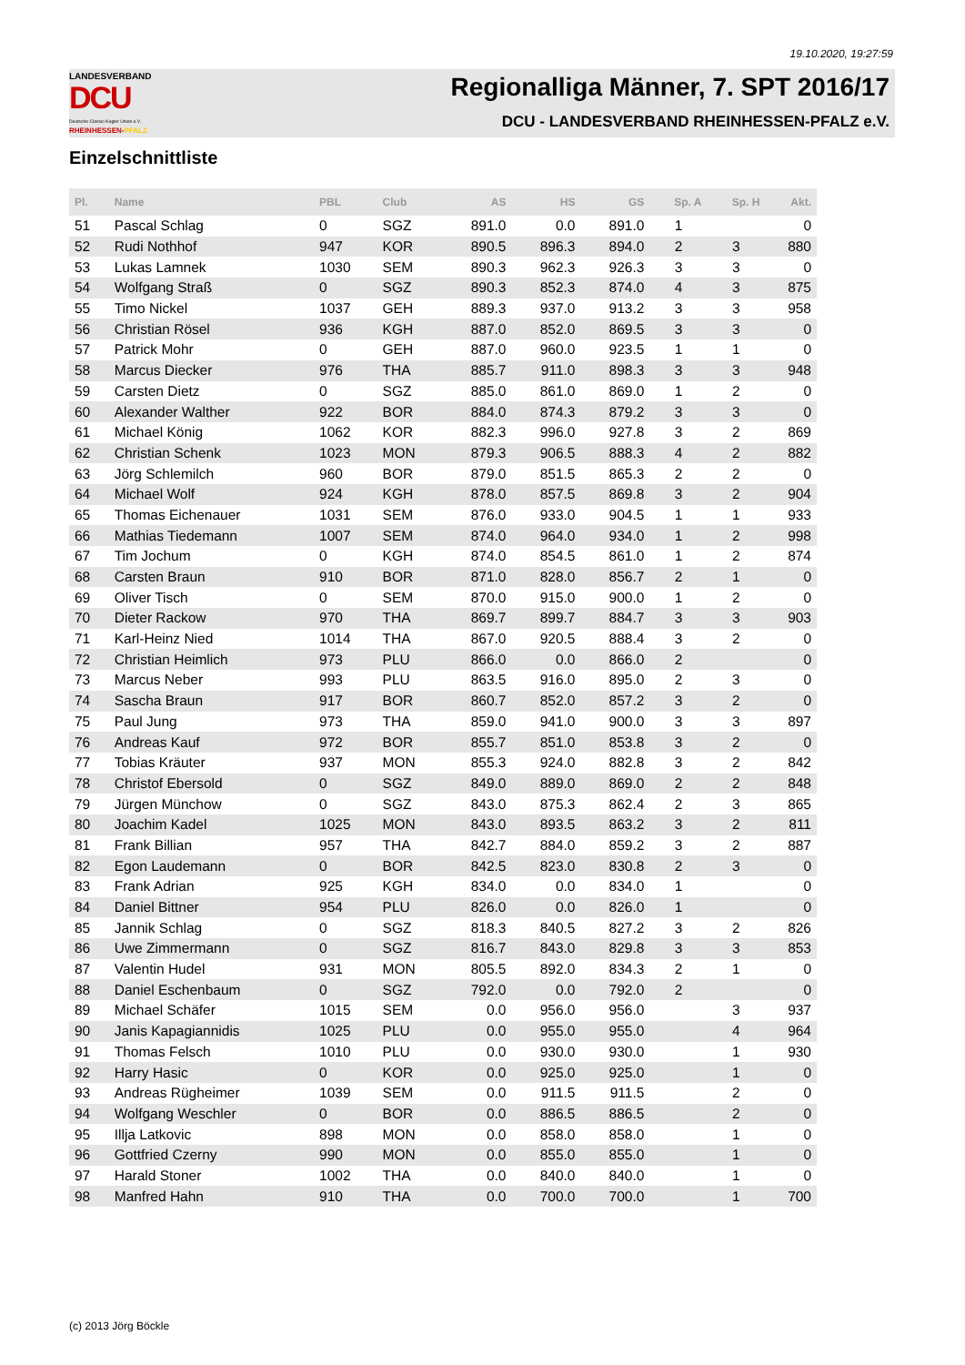19.10.2020, 19:27:59
LANDESVERBAND
DCU
Deutsche Classic-Kegler Union e.V.
RHEINHESSEN-PFALZ
Regionalliga Männer, 7. SPT 2016/17
DCU - LANDESVERBAND RHEINHESSEN-PFALZ e.V.
Einzelschnittliste
| Pl. | Name | PBL | Club | AS | HS | GS | Sp. A | Sp. H | Akt. |
| --- | --- | --- | --- | --- | --- | --- | --- | --- | --- |
| 51 | Pascal Schlag | 0 | SGZ | 891.0 | 0.0 | 891.0 | 1 | | 0 |
| 52 | Rudi Nothhof | 947 | KOR | 890.5 | 896.3 | 894.0 | 2 | 3 | 880 |
| 53 | Lukas Lamnek | 1030 | SEM | 890.3 | 962.3 | 926.3 | 3 | 3 | 0 |
| 54 | Wolfgang Straß | 0 | SGZ | 890.3 | 852.3 | 874.0 | 4 | 3 | 875 |
| 55 | Timo Nickel | 1037 | GEH | 889.3 | 937.0 | 913.2 | 3 | 3 | 958 |
| 56 | Christian Rösel | 936 | KGH | 887.0 | 852.0 | 869.5 | 3 | 3 | 0 |
| 57 | Patrick Mohr | 0 | GEH | 887.0 | 960.0 | 923.5 | 1 | 1 | 0 |
| 58 | Marcus Diecker | 976 | THA | 885.7 | 911.0 | 898.3 | 3 | 3 | 948 |
| 59 | Carsten Dietz | 0 | SGZ | 885.0 | 861.0 | 869.0 | 1 | 2 | 0 |
| 60 | Alexander Walther | 922 | BOR | 884.0 | 874.3 | 879.2 | 3 | 3 | 0 |
| 61 | Michael König | 1062 | KOR | 882.3 | 996.0 | 927.8 | 3 | 2 | 869 |
| 62 | Christian Schenk | 1023 | MON | 879.3 | 906.5 | 888.3 | 4 | 2 | 882 |
| 63 | Jörg Schlemilch | 960 | BOR | 879.0 | 851.5 | 865.3 | 2 | 2 | 0 |
| 64 | Michael Wolf | 924 | KGH | 878.0 | 857.5 | 869.8 | 3 | 2 | 904 |
| 65 | Thomas Eichenauer | 1031 | SEM | 876.0 | 933.0 | 904.5 | 1 | 1 | 933 |
| 66 | Mathias Tiedemann | 1007 | SEM | 874.0 | 964.0 | 934.0 | 1 | 2 | 998 |
| 67 | Tim Jochum | 0 | KGH | 874.0 | 854.5 | 861.0 | 1 | 2 | 874 |
| 68 | Carsten Braun | 910 | BOR | 871.0 | 828.0 | 856.7 | 2 | 1 | 0 |
| 69 | Oliver Tisch | 0 | SEM | 870.0 | 915.0 | 900.0 | 1 | 2 | 0 |
| 70 | Dieter Rackow | 970 | THA | 869.7 | 899.7 | 884.7 | 3 | 3 | 903 |
| 71 | Karl-Heinz Nied | 1014 | THA | 867.0 | 920.5 | 888.4 | 3 | 2 | 0 |
| 72 | Christian Heimlich | 973 | PLU | 866.0 | 0.0 | 866.0 | 2 | | 0 |
| 73 | Marcus Neber | 993 | PLU | 863.5 | 916.0 | 895.0 | 2 | 3 | 0 |
| 74 | Sascha Braun | 917 | BOR | 860.7 | 852.0 | 857.2 | 3 | 2 | 0 |
| 75 | Paul Jung | 973 | THA | 859.0 | 941.0 | 900.0 | 3 | 3 | 897 |
| 76 | Andreas Kauf | 972 | BOR | 855.7 | 851.0 | 853.8 | 3 | 2 | 0 |
| 77 | Tobias Kräuter | 937 | MON | 855.3 | 924.0 | 882.8 | 3 | 2 | 842 |
| 78 | Christof Ebersold | 0 | SGZ | 849.0 | 889.0 | 869.0 | 2 | 2 | 848 |
| 79 | Jürgen Münchow | 0 | SGZ | 843.0 | 875.3 | 862.4 | 2 | 3 | 865 |
| 80 | Joachim Kadel | 1025 | MON | 843.0 | 893.5 | 863.2 | 3 | 2 | 811 |
| 81 | Frank Billian | 957 | THA | 842.7 | 884.0 | 859.2 | 3 | 2 | 887 |
| 82 | Egon Laudemann | 0 | BOR | 842.5 | 823.0 | 830.8 | 2 | 3 | 0 |
| 83 | Frank Adrian | 925 | KGH | 834.0 | 0.0 | 834.0 | 1 | | 0 |
| 84 | Daniel Bittner | 954 | PLU | 826.0 | 0.0 | 826.0 | 1 | | 0 |
| 85 | Jannik Schlag | 0 | SGZ | 818.3 | 840.5 | 827.2 | 3 | 2 | 826 |
| 86 | Uwe Zimmermann | 0 | SGZ | 816.7 | 843.0 | 829.8 | 3 | 3 | 853 |
| 87 | Valentin Hudel | 931 | MON | 805.5 | 892.0 | 834.3 | 2 | 1 | 0 |
| 88 | Daniel Eschenbaum | 0 | SGZ | 792.0 | 0.0 | 792.0 | 2 | | 0 |
| 89 | Michael Schäfer | 1015 | SEM | 0.0 | 956.0 | 956.0 | | 3 | 937 |
| 90 | Janis Kapagiannidis | 1025 | PLU | 0.0 | 955.0 | 955.0 | | 4 | 964 |
| 91 | Thomas Felsch | 1010 | PLU | 0.0 | 930.0 | 930.0 | | 1 | 930 |
| 92 | Harry Hasic | 0 | KOR | 0.0 | 925.0 | 925.0 | | 1 | 0 |
| 93 | Andreas Rügheimer | 1039 | SEM | 0.0 | 911.5 | 911.5 | | 2 | 0 |
| 94 | Wolfgang Weschler | 0 | BOR | 0.0 | 886.5 | 886.5 | | 2 | 0 |
| 95 | Illja Latkovic | 898 | MON | 0.0 | 858.0 | 858.0 | | 1 | 0 |
| 96 | Gottfried Czerny | 990 | MON | 0.0 | 855.0 | 855.0 | | 1 | 0 |
| 97 | Harald Stoner | 1002 | THA | 0.0 | 840.0 | 840.0 | | 1 | 0 |
| 98 | Manfred Hahn | 910 | THA | 0.0 | 700.0 | 700.0 | | 1 | 700 |
(c) 2013 Jörg Böckle